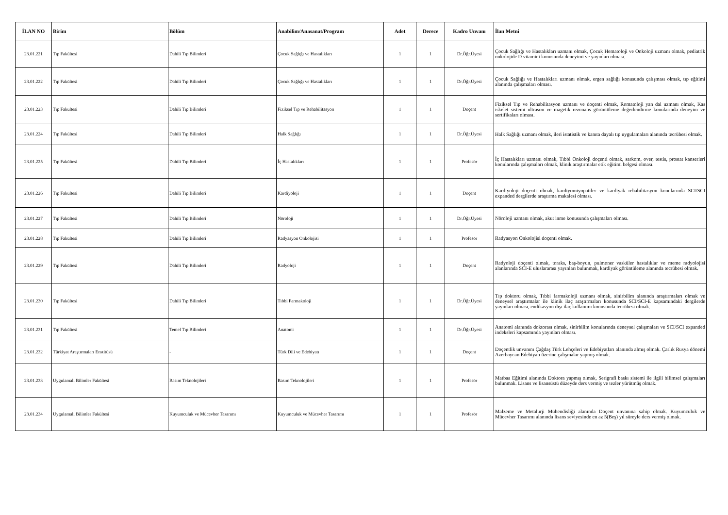| İLAN NO | Birim | Bölüm | Anabilim/Anasanat/Program | Adet | Derece | Kadro Unvanı | İlan Metni |
| --- | --- | --- | --- | --- | --- | --- | --- |
| 23.01.221 | Tıp Fakültesi | Dahili Tıp Bilimleri | Çocuk Sağlığı ve Hastalıkları | 1 | 1 | Dr.Öğr.Üyesi | Çocuk Sağlığı ve Hastalıkları uzmanı olmak, Çocuk Hematoloji ve Onkoloji uzmanı olmak, pediatrik onkolojide D vitamini konusunda deneyimi ve yayınları olması. |
| 23.01.222 | Tıp Fakültesi | Dahili Tıp Bilimleri | Çocuk Sağlığı ve Hastalıkları | 1 | 1 | Dr.Öğr.Üyesi | Çocuk Sağlığı ve Hastalıkları uzmanı olmak, ergen sağlığı konusunda çalışması olmak, tıp eğitimi alanında çalışmaları olması. |
| 23.01.223 | Tıp Fakültesi | Dahili Tıp Bilimleri | Fiziksel Tıp ve Rehabilitasyon | 1 | 1 | Doçent | Fiziksel Tıp ve Rehabilitasyon uzmanı ve doçenti olmak, Romatoloji yan dal uzmanı olmak, Kas iskelet sistemi ultrason ve magetik rezonans görüntüleme değerlendirme konularında deneyim ve sertifikaları olması. |
| 23.01.224 | Tıp Fakültesi | Dahili Tıp Bilimleri | Halk Sağlığı | 1 | 1 | Dr.Öğr.Üyesi | Halk Sağlığı uzmanı olmak, ileri istatistik ve kanıta dayalı tıp uygulamaları alanında tecrübesi olmak. |
| 23.01.225 | Tıp Fakültesi | Dahili Tıp Bilimleri | İç Hastalıkları | 1 | 1 | Profesör | İç Hastalıkları uzmanı olmak, Tıbbi Onkoloji doçenti olmak, sarkom, over, testis, prostat kanserleri konularında çalışmaları olmak, klinik araştırmalar etik eğitimi belgesi olması. |
| 23.01.226 | Tıp Fakültesi | Dahili Tıp Bilimleri | Kardiyoloji | 1 | 1 | Doçent | Kardiyoloji doçenti olmak, kardiyomiyopatiler ve kardiyak rehabilitasyon konularında SCI/SCI expanded dergilerde araştırma makalesi olması. |
| 23.01.227 | Tıp Fakültesi | Dahili Tıp Bilimleri | Nöroloji | 1 | 1 | Dr.Öğr.Üyesi | Nöroloji uzmanı olmak, akut inme konusunda çalışmaları olması. |
| 23.01.228 | Tıp Fakültesi | Dahili Tıp Bilimleri | Radyasyon Onkolojisi | 1 | 1 | Profesör | Radyasyon Onkolojisi doçenti olmak. |
| 23.01.229 | Tıp Fakültesi | Dahili Tıp Bilimleri | Radyoloji | 1 | 1 | Doçent | Radyoloji doçenti olmak, toraks, baş-boyun, pulmoner vasküler hastalıklar ve meme radyolojisi alanlarında SCI-E uluslararası yayınları bulunmak, kardiyak görüntüleme alanında tecrübesi olmak. |
| 23.01.230 | Tıp Fakültesi | Dahili Tıp Bilimleri | Tıbbi Farmakoloji | 1 | 1 | Dr.Öğr.Üyesi | Tıp doktoru olmak, Tıbbi farmakoloji uzmanı olmak, sinirbilim alanında araştırmaları olmak ve deneysel araştırmalar ile klinik ilaç araştırmaları konusunda SCI/SCI-E kapsamındaki dergilerde yayınları olması, endikasyon dışı ilaç kullanımı konusunda tecrübesi olmak. |
| 23.01.231 | Tıp Fakültesi | Temel Tıp Bilimleri | Anatomi | 1 | 1 | Dr.Öğr.Üyesi | Anatomi alanında doktorası olmak, sinirbilim konularında deneysel çalışmaları ve SCI/SCI expanded indeksleri kapsamında yayınları olması. |
| 23.01.232 | Türkiyat Araştırmaları Enstitüsü | - | Türk Dili ve Edebiyatı | 1 | 1 | Doçent | Doçentlik unvanını Çağdaş Türk Lehçeleri ve Edebiyatları alanında almış olmak. Çarlık Rusya dönemi Azerbaycan Edebiyatı üzerine çalışmalar yapmış olmak. |
| 23.01.233 | Uygulamalı Bilimler Fakültesi | Basım Teknolojileri | Basım Teknolojileri | 1 | 1 | Profesör | Matbaa Eğitimi alanında Doktora yapmış olmak, Serigrafi baskı sistemi ile ilgili bilimsel çalışmaları bulunmak. Lisans ve lisansüstü düzeyde ders vermiş ve tezler yürütmüş olmak. |
| 23.01.234 | Uygulamalı Bilimler Fakültesi | Kuyumculuk ve Mücevher Tasarımı | Kuyumculuk ve Mücevher Tasarımı | 1 | 1 | Profesör | Malzeme ve Metalurji Mühendisliği alanında Doçent unvanına sahip olmak. Kuyumculuk ve Mücevher Tasarımı alanında lisans seviyesinde en az 5(Beş) yıl süreyle ders vermiş olmak. |